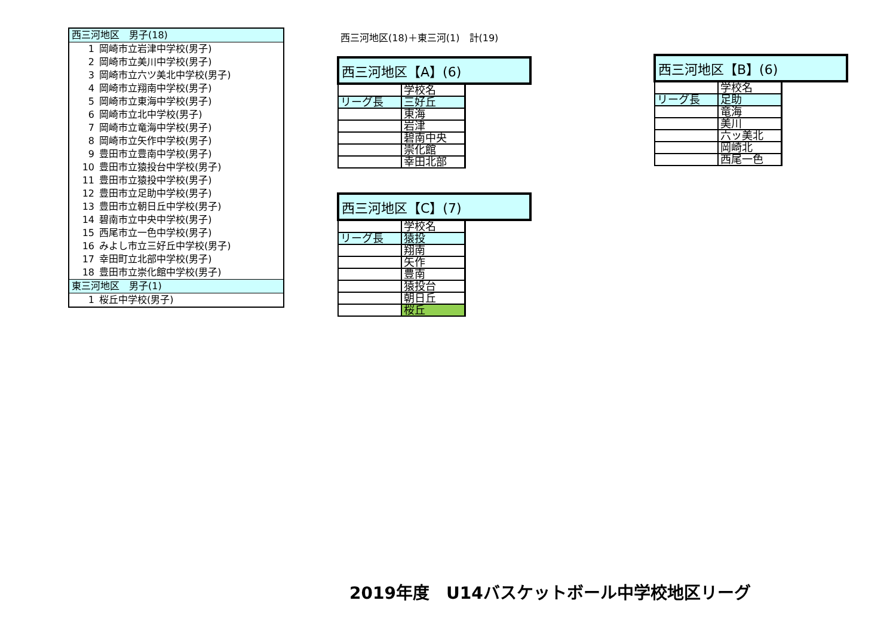| 西三河地区 男子(18) | |
| 1 | 岡崎市立岩津中学校(男子) |
| 2 | 岡崎市立美川中学校(男子) |
| 3 | 岡崎市立六ツ美北中学校(男子) |
| 4 | 岡崎市立翔南中学校(男子) |
| 5 | 岡崎市立東海中学校(男子) |
| 6 | 岡崎市立北中学校(男子) |
| 7 | 岡崎市立竜海中学校(男子) |
| 8 | 岡崎市立矢作中学校(男子) |
| 9 | 豊田市立豊南中学校(男子) |
| 10 | 豊田市立猿投台中学校(男子) |
| 11 | 豊田市立猿投中学校(男子) |
| 12 | 豊田市立足助中学校(男子) |
| 13 | 豊田市立朝日丘中学校(男子) |
| 14 | 碧南市立中央中学校(男子) |
| 15 | 西尾市立一色中学校(男子) |
| 16 | みよし市立三好丘中学校(男子) |
| 17 | 幸田町立北部中学校(男子) |
| 18 | 豊田市立崇化館中学校(男子) |
| 東三河地区 男子(1) | |
| 1 | 桜丘中学校(男子) |
西三河地区(18)＋東三河(1)　計(19)
| 西三河地区【A】(6) | | |
| | 学校名 | |
| リーグ長 | 三好丘 | |
| | 東海 | |
| | 岩津 | |
| | 碧南中央 | |
| | 崇化館 | |
| | 幸田北部 | |
| 西三河地区【C】(7) | | |
| | 学校名 | |
| リーグ長 | 猿投 | |
| | 翔南 | |
| | 矢作 | |
| | 豊南 | |
| | 猿投台 | |
| | 朝日丘 | |
| | 桜丘 | |
| 西三河地区【B】(6) | | |
| | 学校名 | |
| リーグ長 | 足助 | |
| | 竜海 | |
| | 美川 | |
| | 六ッ美北 | |
| | 岡崎北 | |
| | 西尾一色 | |
2019年度　U14バスケットボール中学校地区リーグ